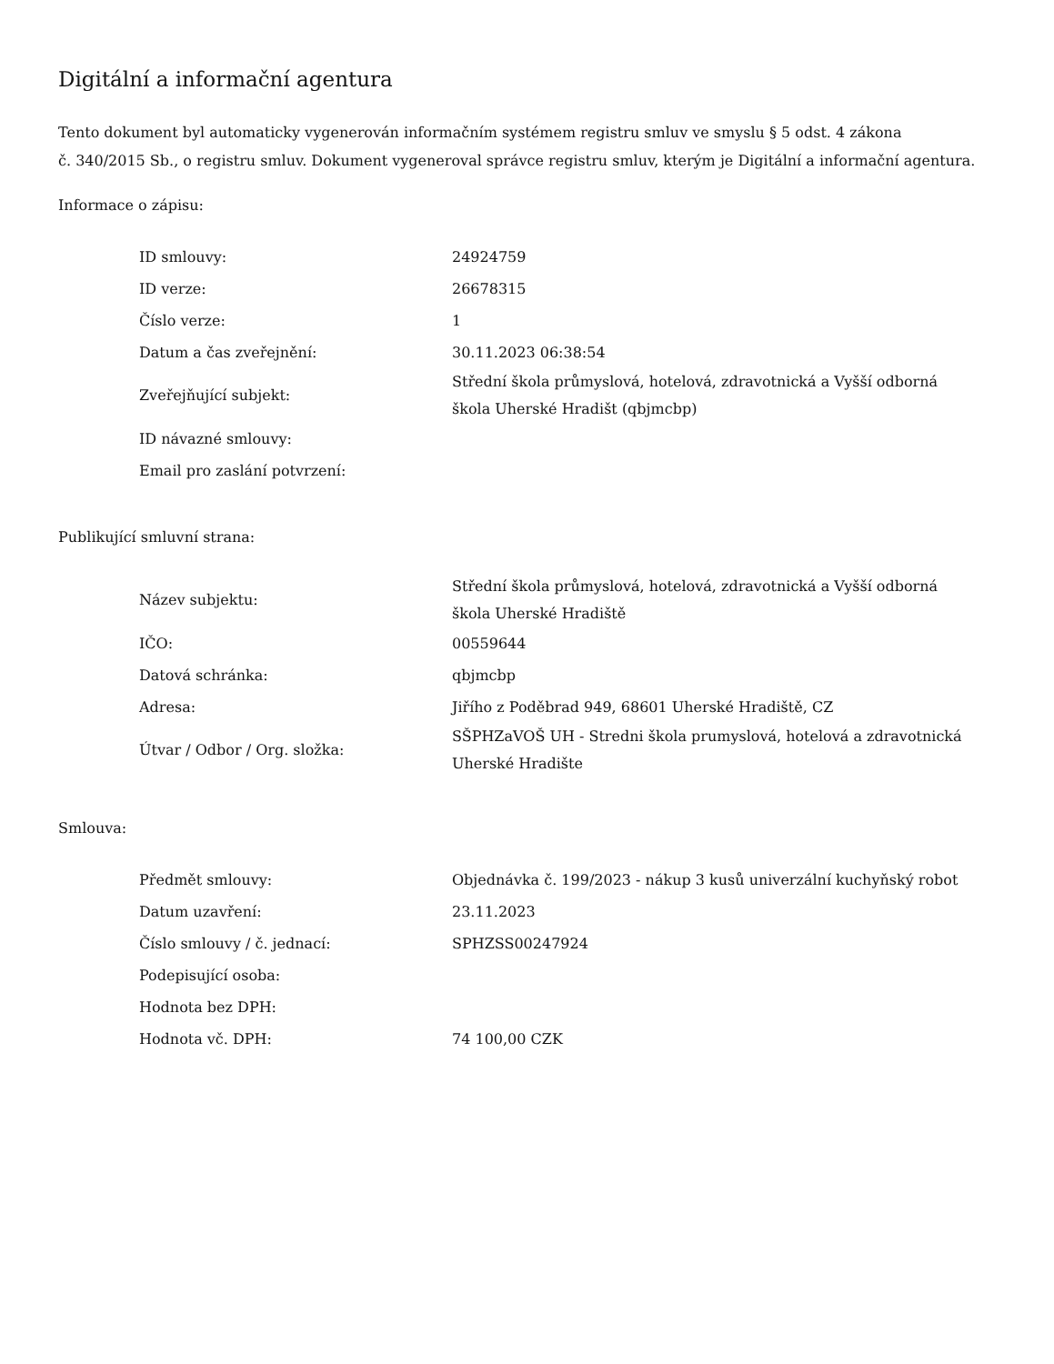Digitální a informační agentura
Tento dokument byl automaticky vygenerován informačním systémem registru smluv ve smyslu § 5 odst. 4 zákona
č. 340/2015 Sb., o registru smluv. Dokument vygeneroval správce registru smluv, kterým je Digitální a informační agentura.
Informace o zápisu:
| ID smlouvy: | 24924759 |
| ID verze: | 26678315 |
| Číslo verze: | 1 |
| Datum a čas zveřejnění: | 30.11.2023 06:38:54 |
| Zveřejňující subjekt: | Střední škola průmyslová, hotelová, zdravotnická a Vyšší odborná škola Uherské Hradišt (qbjmcbp) |
| ID návazné smlouvy: | |
| Email pro zaslání potvrzení: | |
Publikující smluvní strana:
| Název subjektu: | Střední škola průmyslová, hotelová, zdravotnická a Vyšší odborná škola Uherské Hradiště |
| IČO: | 00559644 |
| Datová schránka: | qbjmcbp |
| Adresa: | Jiřího z Poděbrad 949, 68601 Uherské Hradiště, CZ |
| Útvar / Odbor / Org. složka: | SŠPHZaVOŠ UH - Stredni škola prumyslová, hotelová a zdravotnická Uherské Hradište |
Smlouva:
| Předmět smlouvy: | Objednávka č. 199/2023 - nákup 3 kusů univerzální kuchyňský robot |
| Datum uzavření: | 23.11.2023 |
| Číslo smlouvy / č. jednací: | SPHZSS00247924 |
| Podepisující osoba: | |
| Hodnota bez DPH: | |
| Hodnota vč. DPH: | 74 100,00 CZK |